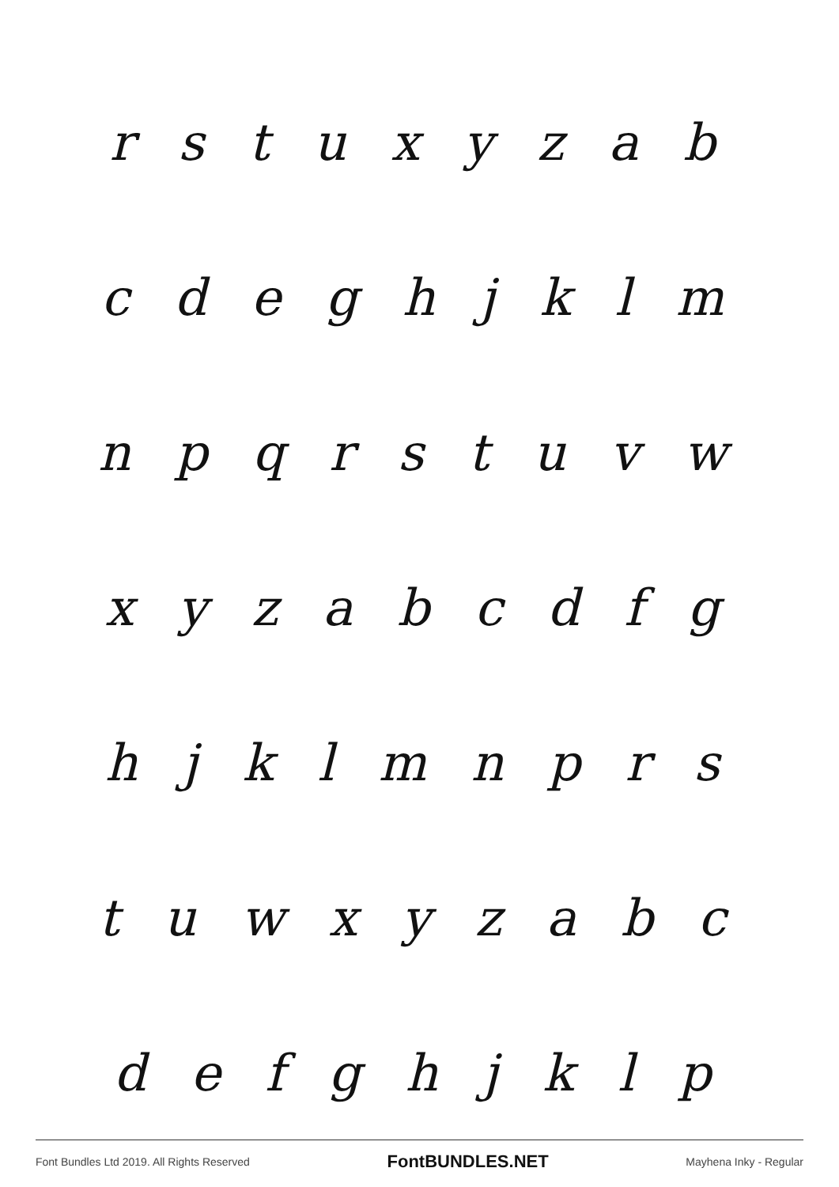r s t u x y z a b
c d e g h j k l m
n p q r s t u v w
x y z a b c d f g
h j k l m n p r s
t u w x y z a b c
d e f g h j k l p
Font Bundles Ltd 2019. All Rights Reserved FontBUNDLES.NET Mayhena Inky - Regular